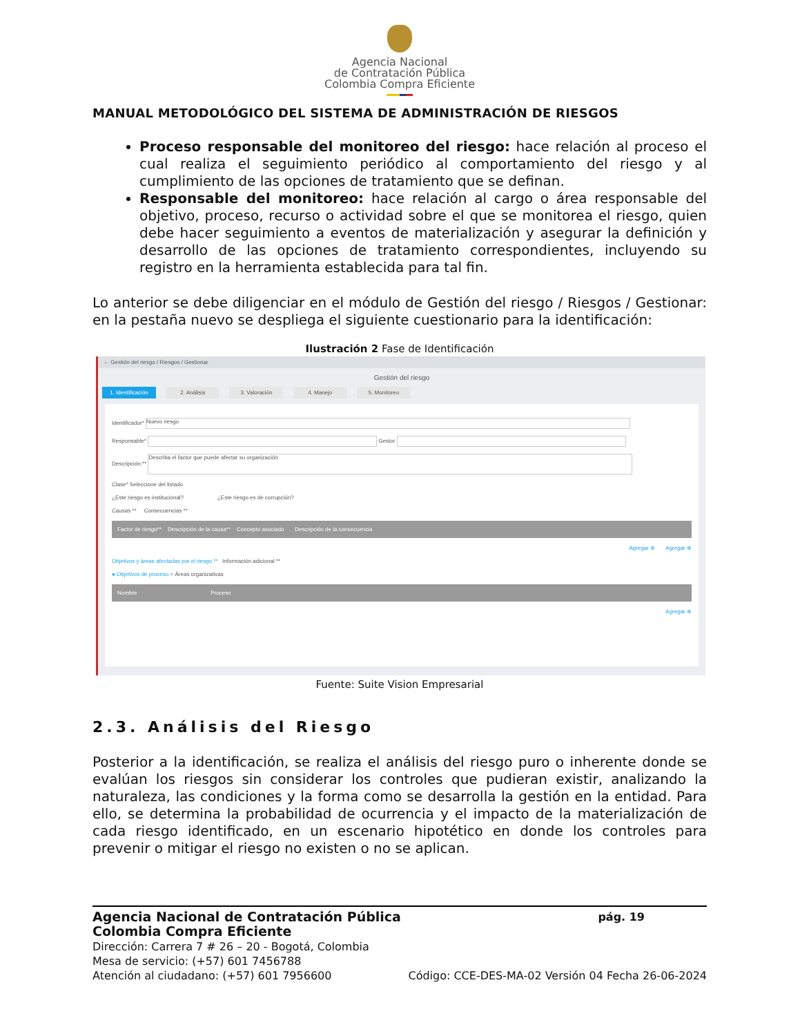Agencia Nacional
de Contratación Pública
Colombia Compra Eficiente
MANUAL METODOLÓGICO DEL SISTEMA DE ADMINISTRACIÓN DE RIESGOS
Proceso responsable del monitoreo del riesgo: hace relación al proceso el cual realiza el seguimiento periódico al comportamiento del riesgo y al cumplimiento de las opciones de tratamiento que se definan.
Responsable del monitoreo: hace relación al cargo o área responsable del objetivo, proceso, recurso o actividad sobre el que se monitorea el riesgo, quien debe hacer seguimiento a eventos de materialización y asegurar la definición y desarrollo de las opciones de tratamiento correspondientes, incluyendo su registro en la herramienta establecida para tal fin.
Lo anterior se debe diligenciar en el módulo de Gestión del riesgo / Riesgos / Gestionar: en la pestaña nuevo se despliega el siguiente cuestionario para la identificación:
Ilustración 2 Fase de Identificación
← Gestión del riesgo / Riesgos / Gestionar
Gestión del riesgo
1. Identificación 2. Análisis 3. Valoración 4. Manejo 5. Monitoreo
Identificador* Nuevo riesgo
Responsable* Gestor
Descripción:** Describa el factor que puede afectar su organización
Clase* Seleccione del listado
¿Este riesgo es institucional? ¿Este riesgo es de corrupción?
Causas ** Consecuencias **
Factor de riesgo** Descripción de la causa** Concepto asociado Descripción de la consecuencia
Agregar ⊕ Agregar ⊕
Objetivos y áreas afectadas por el riesgo ** Información adicional **
● Objetivos de proceso ○ Áreas organizativas
Nombre Proceso
Agregar ⊕
Fuente: Suite Vision Empresarial
2.3. Análisis del Riesgo
Posterior a la identificación, se realiza el análisis del riesgo puro o inherente donde se evalúan los riesgos sin considerar los controles que pudieran existir, analizando la naturaleza, las condiciones y la forma como se desarrolla la gestión en la entidad. Para ello, se determina la probabilidad de ocurrencia y el impacto de la materialización de cada riesgo identificado, en un escenario hipotético en donde los controles para prevenir o mitigar el riesgo no existen o no se aplican.
Agencia Nacional de Contratación Pública pág. 19
Colombia Compra Eficiente
Dirección: Carrera 7 # 26 – 20 - Bogotá, Colombia
Mesa de servicio: (+57) 601 7456788
Atención al ciudadano: (+57) 601 7956600 Código: CCE-DES-MA-02 Versión 04 Fecha 26-06-2024